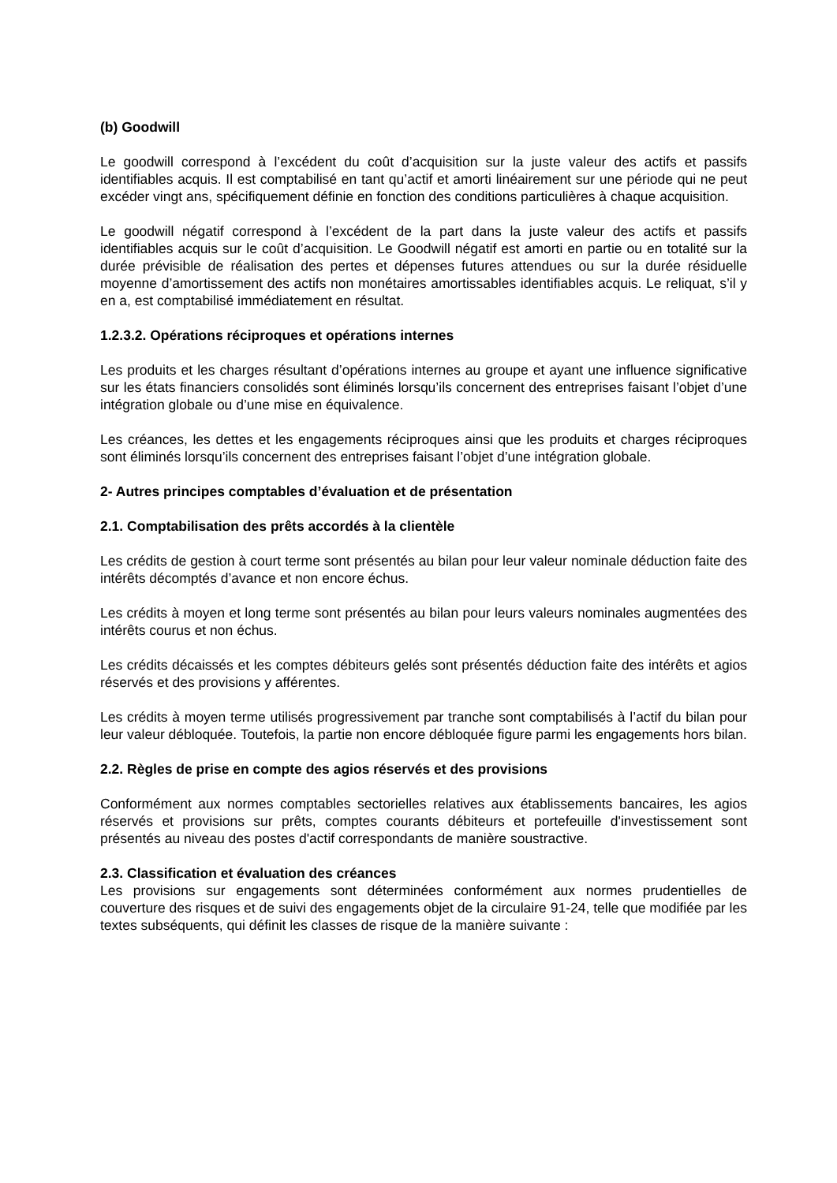(b) Goodwill
Le goodwill correspond à l’excédent du coût d’acquisition sur la juste valeur des actifs et passifs identifiables acquis. Il est comptabilisé en tant qu’actif et amorti linéairement sur une période qui ne peut excéder vingt ans, spécifiquement définie en fonction des conditions particulières à chaque acquisition.
Le goodwill négatif correspond à l’excédent de la part dans la juste valeur des actifs et passifs identifiables acquis sur le coût d’acquisition. Le Goodwill négatif est amorti en partie ou en totalité sur la durée prévisible de réalisation des pertes et dépenses futures attendues ou sur la durée résiduelle moyenne d’amortissement des actifs non monétaires amortissables identifiables acquis. Le reliquat, s’il y en a, est comptabilisé immédiatement en résultat.
1.2.3.2. Opérations réciproques et opérations internes
Les produits et les charges résultant d’opérations internes au groupe et ayant une influence significative sur les états financiers consolidés sont éliminés lorsqu’ils concernent des entreprises faisant l’objet d’une intégration globale ou d’une mise en équivalence.
Les créances, les dettes et les engagements réciproques ainsi que les produits et charges réciproques sont éliminés lorsqu’ils concernent des entreprises faisant l’objet d’une intégration globale.
2- Autres principes comptables d’évaluation et de présentation
2.1. Comptabilisation des prêts accordés à la clientèle
Les crédits de gestion à court terme sont présentés au bilan pour leur valeur nominale déduction faite des intérêts décomptés d’avance et non encore échus.
Les crédits à moyen et long terme sont présentés au bilan pour leurs valeurs nominales augmentées des intérêts courus et non échus.
Les crédits décaissés et les comptes débiteurs gelés sont présentés déduction faite des intérêts et agios réservés et des provisions y afférentes.
Les crédits à moyen terme utilisés progressivement par tranche sont comptabilisés à l’actif du bilan pour leur valeur débloquée. Toutefois, la partie non encore débloquée figure parmi les engagements hors bilan.
2.2. Règles de prise en compte des agios réservés et des provisions
Conformément aux normes comptables sectorielles relatives aux établissements bancaires, les agios réservés et provisions sur prêts, comptes courants débiteurs et portefeuille d'investissement sont présentés au niveau des postes d'actif correspondants de manière soustractive.
2.3. Classification et évaluation des créances
Les provisions sur engagements sont déterminées conformément aux normes prudentielles de couverture des risques et de suivi des engagements objet de la circulaire 91-24, telle que modifiée par les textes subséquents, qui définit les classes de risque de la manière suivante :